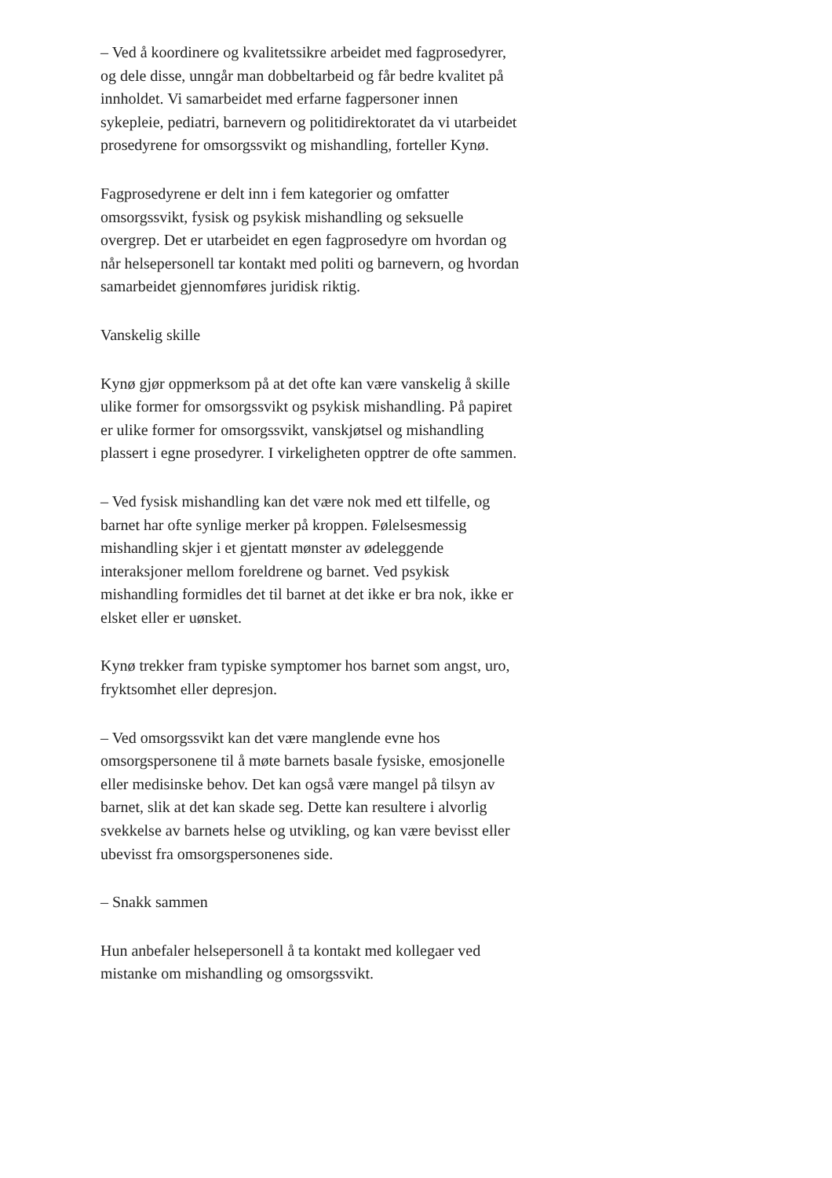– Ved å koordinere og kvalitetssikre arbeidet med fagprosedyrer, og dele disse, unngår man dobbeltarbeid og får bedre kvalitet på innholdet. Vi samarbeidet med erfarne fagpersoner innen sykepleie, pediatri, barnevern og politidirektoratet da vi utarbeidet prosedyrene for omsorgssvikt og mishandling, forteller Kynø.
Fagprosedyrene er delt inn i fem kategorier og omfatter omsorgssvikt, fysisk og psykisk mishandling og seksuelle overgrep. Det er utarbeidet en egen fagprosedyre om hvordan og når helsepersonell tar kontakt med politi og barnevern, og hvordan samarbeidet gjennomføres juridisk riktig.
Vanskelig skille
Kynø gjør oppmerksom på at det ofte kan være vanskelig å skille ulike former for omsorgssvikt og psykisk mishandling. På papiret er ulike former for omsorgssvikt, vanskjøtsel og mishandling plassert i egne prosedyrer. I virkeligheten opptrer de ofte sammen.
– Ved fysisk mishandling kan det være nok med ett tilfelle, og barnet har ofte synlige merker på kroppen. Følelsesmessig mishandling skjer i et gjentatt mønster av ødeleggende interaksjoner mellom foreldrene og barnet. Ved psykisk mishandling formidles det til barnet at det ikke er bra nok, ikke er elsket eller er uønsket.
Kynø trekker fram typiske symptomer hos barnet som angst, uro, fryktsomhet eller depresjon.
– Ved omsorgssvikt kan det være manglende evne hos omsorgspersonene til å møte barnets basale fysiske, emosjonelle eller medisinske behov. Det kan også være mangel på tilsyn av barnet, slik at det kan skade seg. Dette kan resultere i alvorlig svekkelse av barnets helse og utvikling, og kan være bevisst eller ubevisst fra omsorgspersonenes side.
– Snakk sammen
Hun anbefaler helsepersonell å ta kontakt med kollegaer ved mistanke om mishandling og omsorgssvikt.